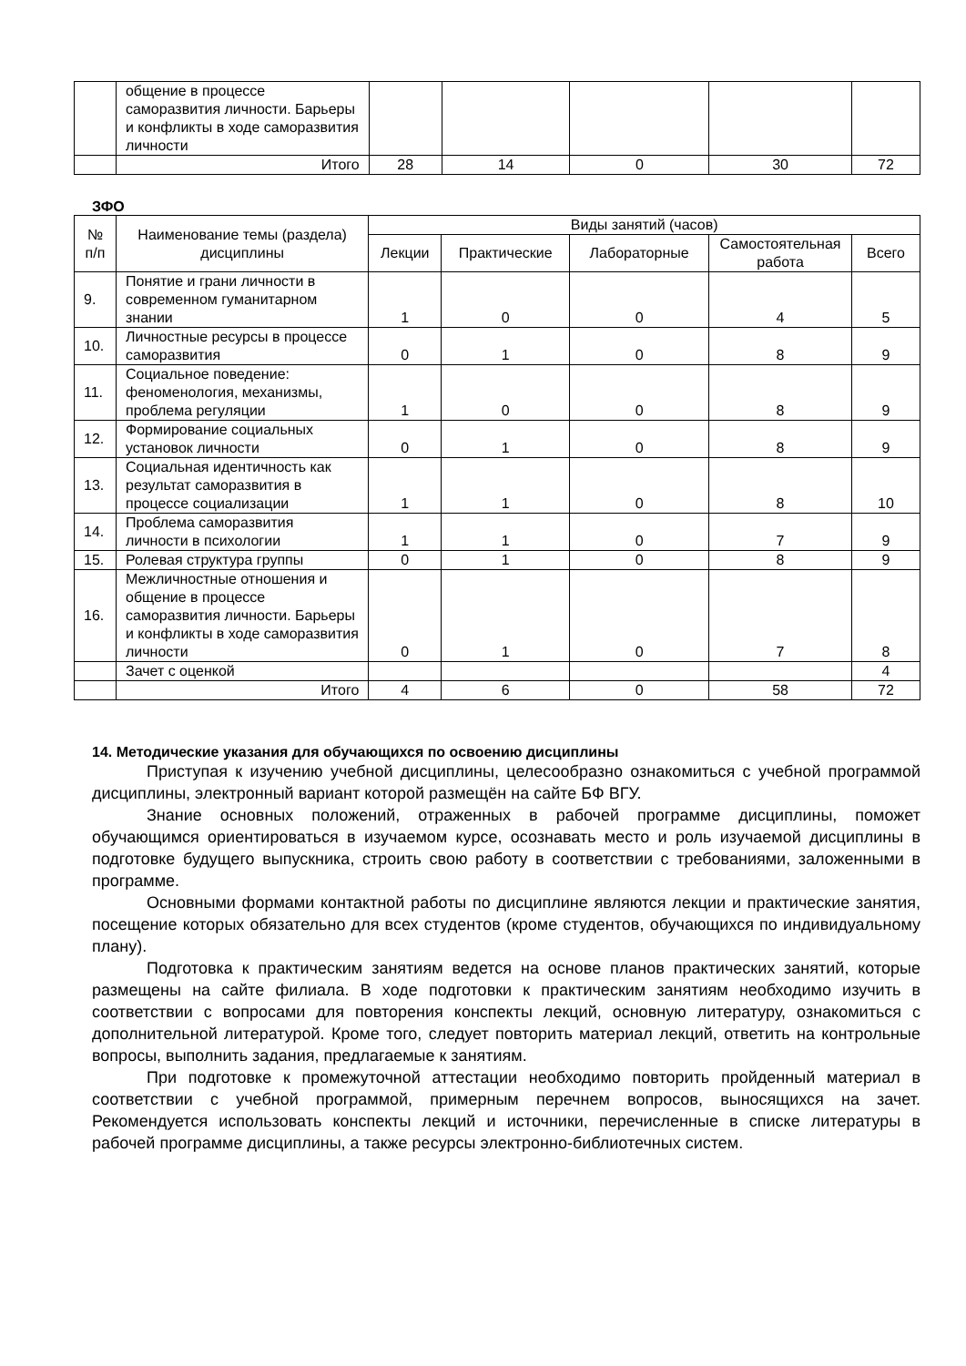| | общение в процессе саморазвития личности. Барьеры и конфликты в ходе саморазвития личности | | | | | |
| | Итого | 28 | 14 | 0 | 30 | 72 |
ЗФО
| № п/п | Наименование темы (раздела) дисциплины | Виды занятий (часов) | | | | |
| --- | --- | --- | --- | --- | --- | --- |
| | | Лекции | Практические | Лабораторные | Самостоятельная работа | Всего |
| 9. | Понятие и грани личности в современном гуманитарном знании | 1 | 0 | 0 | 4 | 5 |
| 10. | Личностные ресурсы в процессе саморазвития | 0 | 1 | 0 | 8 | 9 |
| 11. | Социальное поведение: феноменология, механизмы, проблема регуляции | 1 | 0 | 0 | 8 | 9 |
| 12. | Формирование социальных установок личности | 0 | 1 | 0 | 8 | 9 |
| 13. | Социальная идентичность как результат саморазвития в процессе социализации | 1 | 1 | 0 | 8 | 10 |
| 14. | Проблема саморазвития личности в психологии | 1 | 1 | 0 | 7 | 9 |
| 15. | Ролевая структура группы | 0 | 1 | 0 | 8 | 9 |
| 16. | Межличностные отношения и общение в процессе саморазвития личности. Барьеры и конфликты в ходе саморазвития личности | 0 | 1 | 0 | 7 | 8 |
| | Зачет с оценкой | | | | | 4 |
| | Итого | 4 | 6 | 0 | 58 | 72 |
14. Методические указания для обучающихся по освоению дисциплины
Приступая к изучению учебной дисциплины, целесообразно ознакомиться с учебной программой дисциплины, электронный вариант которой размещён на сайте БФ ВГУ.
Знание основных положений, отраженных в рабочей программе дисциплины, поможет обучающимся ориентироваться в изучаемом курсе, осознавать место и роль изучаемой дисциплины в подготовке будущего выпускника, строить свою работу в соответствии с требованиями, заложенными в программе.
Основными формами контактной работы по дисциплине являются лекции и практические занятия, посещение которых обязательно для всех студентов (кроме студентов, обучающихся по индивидуальному плану).
Подготовка к практическим занятиям ведется на основе планов практических занятий, которые размещены на сайте филиала. В ходе подготовки к практическим занятиям необходимо изучить в соответствии с вопросами для повторения конспекты лекций, основную литературу, ознакомиться с дополнительной литературой. Кроме того, следует повторить материал лекций, ответить на контрольные вопросы, выполнить задания, предлагаемые к занятиям.
При подготовке к промежуточной аттестации необходимо повторить пройденный материал в соответствии с учебной программой, примерным перечнем вопросов, выносящихся на зачет. Рекомендуется использовать конспекты лекций и источники, перечисленные в списке литературы в рабочей программе дисциплины, а также ресурсы электронно-библиотечных систем.